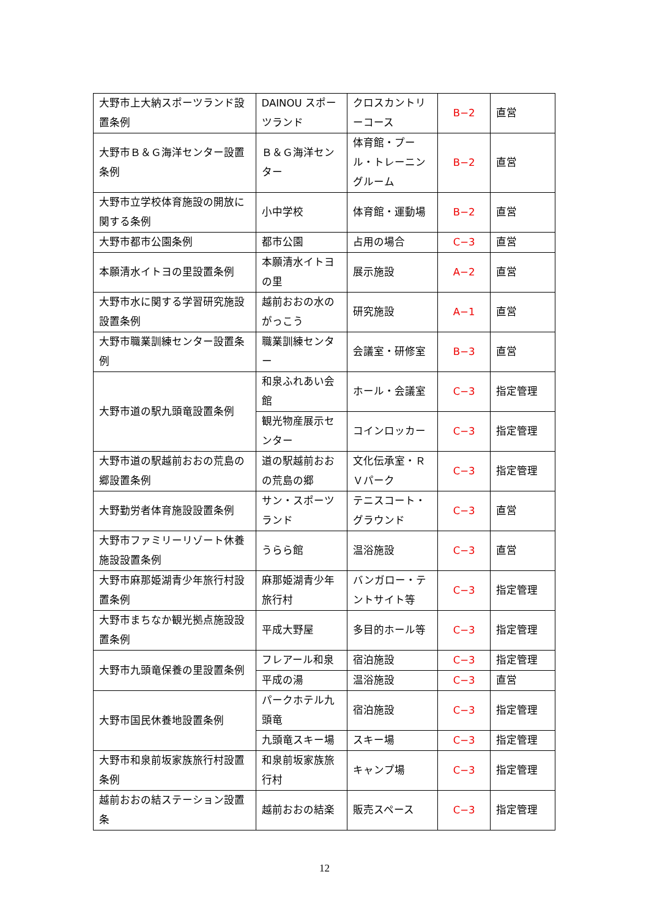| 大野市上大納スポーツランド設置条例 | DAINOU スポーツランド | クロスカントリーコース | B−2 | 直営 |
| 大野市Ｂ＆Ｇ海洋センター設置条例 | Ｂ＆Ｇ海洋センター | 体育館・プール・トレーニングルーム | B−2 | 直営 |
| 大野市立学校体育施設の開放に関する条例 | 小中学校 | 体育館・運動場 | B−2 | 直営 |
| 大野市都市公園条例 | 都市公園 | 占用の場合 | C−3 | 直営 |
| 本願清水イトヨの里設置条例 | 本願清水イトヨの里 | 展示施設 | A−2 | 直営 |
| 大野市水に関する学習研究施設設置条例 | 越前おおの水のがっこう | 研究施設 | A−1 | 直営 |
| 大野市職業訓練センター設置条例 | 職業訓練センター | 会議室・研修室 | B−3 | 直営 |
| 大野市道の駅九頭竜設置条例 | 和泉ふれあい会館 | ホール・会議室 | C−3 | 指定管理 |
| | 観光物産展示センター | コインロッカー | C−3 | 指定管理 |
| 大野市道の駅越前おおの荒島の郷設置条例 | 道の駅越前おおの荒島の郷 | 文化伝承室・ＲＶパーク | C−3 | 指定管理 |
| 大野勤労者体育施設設置条例 | サン・スポーツランド | テニスコート・グラウンド | C−3 | 直営 |
| 大野市ファミリーリゾート休養施設設置条例 | うらら館 | 温浴施設 | C−3 | 直営 |
| 大野市麻那姫湖青少年旅行村設置条例 | 麻那姫湖青少年旅行村 | バンガロー・テントサイト等 | C−3 | 指定管理 |
| 大野市まちなか観光拠点施設設置条例 | 平成大野屋 | 多目的ホール等 | C−3 | 指定管理 |
| 大野市九頭竜保養の里設置条例 | フレアール和泉 | 宿泊施設 | C−3 | 指定管理 |
| | 平成の湯 | 温浴施設 | C−3 | 直営 |
| 大野市国民休養地設置条例 | パークホテル九頭竜 | 宿泊施設 | C−3 | 指定管理 |
| | 九頭竜スキー場 | スキー場 | C−3 | 指定管理 |
| 大野市和泉前坂家族旅行村設置条例 | 和泉前坂家族旅行村 | キャンプ場 | C−3 | 指定管理 |
| 越前おおの結ステーション設置条 | 越前おおの結楽 | 販売スペース | C−3 | 指定管理 |
12